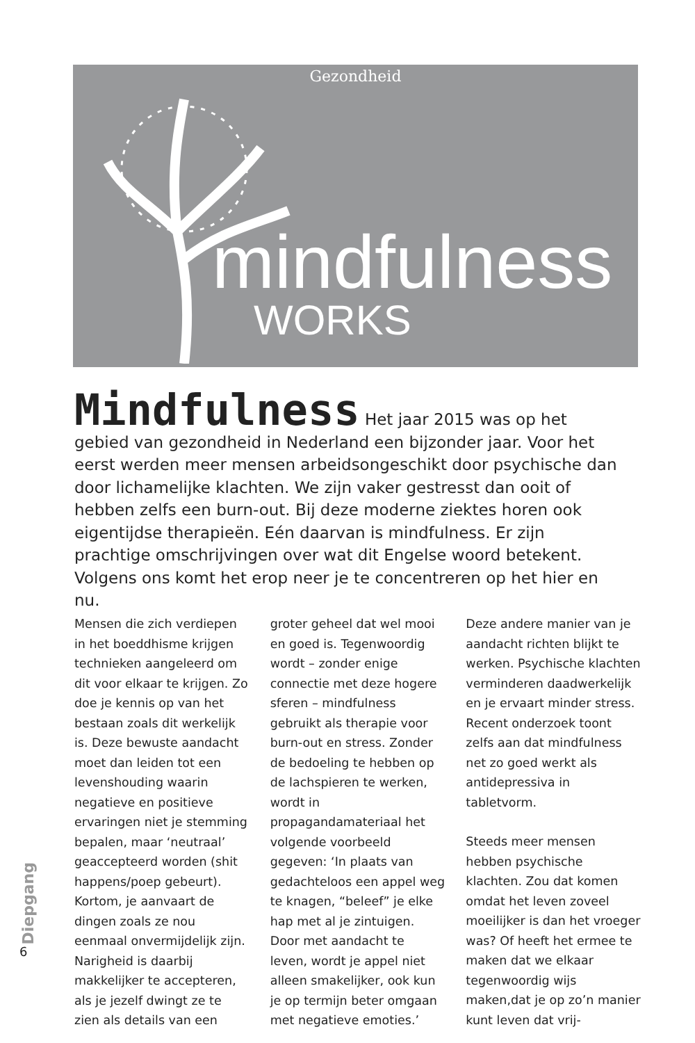Gezondheid
mindfulness
WORKS
Mindfulness Het jaar 2015 was op het gebied van gezondheid in Nederland een bijzonder jaar. Voor het eerst werden meer mensen arbeidsongeschikt door psychische dan door lichamelijke klachten. We zijn vaker gestresst dan ooit of hebben zelfs een burn-out. Bij deze moderne ziektes horen ook eigentijdse therapieën. Eén daarvan is mindfulness. Er zijn prachtige omschrijvingen over wat dit Engelse woord betekent. Volgens ons komt het erop neer je te concentreren op het hier en nu.
Mensen die zich verdiepen in het boeddhisme krijgen technieken aangeleerd om dit voor elkaar te krijgen. Zo doe je kennis op van het bestaan zoals dit werkelijk is. Deze bewuste aandacht moet dan leiden tot een levenshouding waarin negatieve en positieve ervaringen niet je stemming bepalen, maar ‘neutraal’ geaccepteerd worden (shit happens/poep gebeurt). Kortom, je aanvaart de dingen zoals ze nou eenmaal onvermijdelijk zijn. Narigheid is daarbij makkelijker te accepteren, als je jezelf dwingt ze te zien als details van een groter geheel dat wel mooi en goed is. Tegenwoordig wordt – zonder enige connectie met deze hogere sferen – mindfulness gebruikt als therapie voor burn-out en stress. Zonder de bedoeling te hebben op de lachspieren te werken, wordt in propagandamateriaal het volgende voorbeeld gegeven: ‘In plaats van gedachteloos een appel weg te knagen, “beleef” je elke hap met al je zintuigen. Door met aandacht te leven, wordt je appel niet alleen smakelijker, ook kun je op termijn beter omgaan met negatieve emoties.’ Deze andere manier van je aandacht richten blijkt te werken. Psychische klachten verminderen daadwerkelijk en je ervaart minder stress. Recent onderzoek toont zelfs aan dat mindfulness net zo goed werkt als antidepressiva in tabletvorm.
Steeds meer mensen hebben psychische klachten. Zou dat komen omdat het leven zoveel moeilijker is dan het vroeger was? Of heeft het ermee te maken dat we elkaar tegenwoordig wijs maken,dat je op zo’n manier kunt leven dat vrij-
Diepgang
6